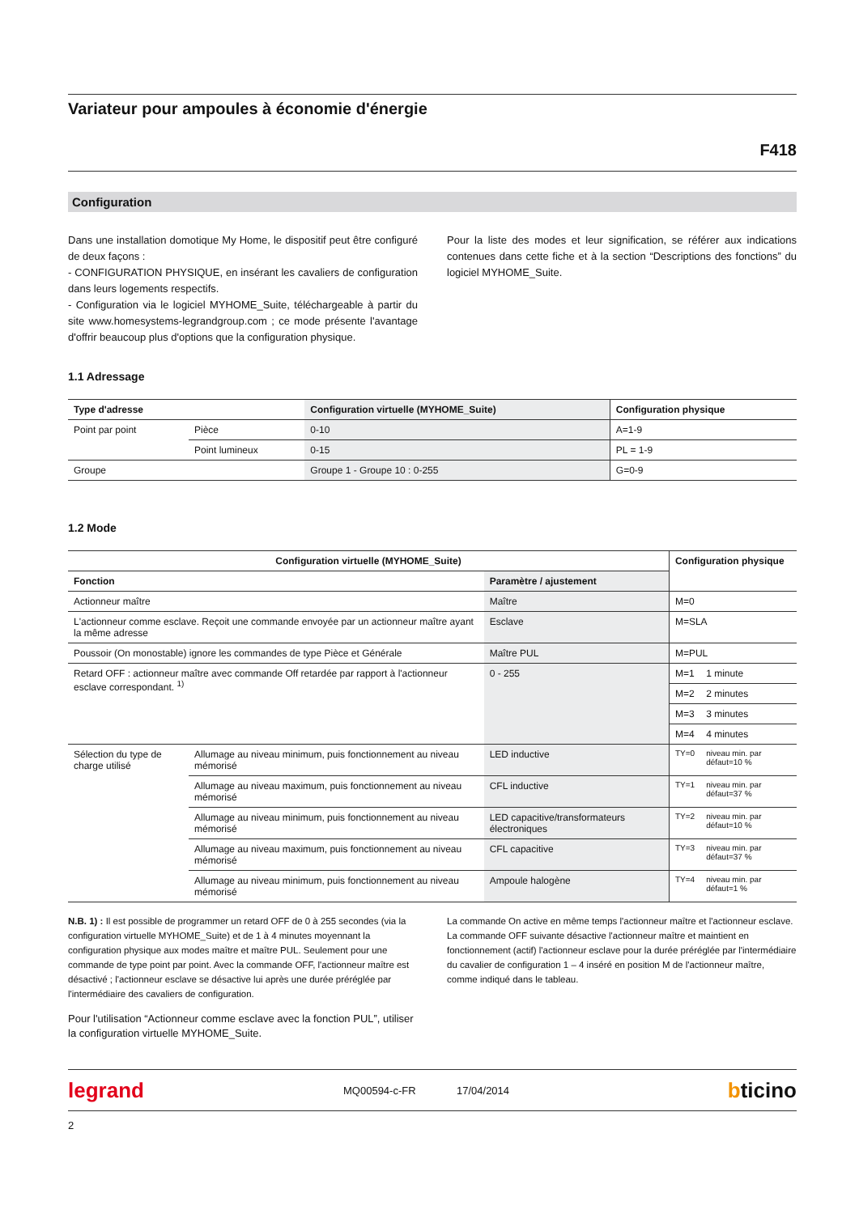Variateur pour ampoules à économie d'énergie
F418
Configuration
Dans une installation domotique My Home, le dispositif peut être configuré de deux façons :
- CONFIGURATION PHYSIQUE, en insérant les cavaliers de configuration dans leurs logements respectifs.
- Configuration via le logiciel MYHOME_Suite, téléchargeable à partir du site www.homesystems-legrandgroup.com ; ce mode présente l'avantage d'offrir beaucoup plus d'options que la configuration physique.
Pour la liste des modes et leur signification, se référer aux indications contenues dans cette fiche et à la section “Descriptions des fonctions” du logiciel MYHOME_Suite.
1.1 Adressage
| Type d'adresse | | Configuration virtuelle (MYHOME_Suite) | Configuration physique |
| --- | --- | --- | --- |
| Point par point | Pièce | 0-10 | A=1-9 |
| | Point lumineux | 0-15 | PL = 1-9 |
| Groupe | | Groupe 1 - Groupe 10 : 0-255 | G=0-9 |
1.2 Mode
| Configuration virtuelle (MYHOME_Suite) | | | Configuration physique | |
| --- | --- | --- | --- | --- |
| Fonction | | Paramètre / ajustement | | |
| Actionneur maître | | Maître | M=0 | |
| L'actionneur comme esclave. Reçoit une commande envoyée par un actionneur maître ayant la même adresse | | Esclave | M=SLA | |
| Poussoir (On monostable) ignore les commandes de type Pièce et Générale | | Maître PUL | M=PUL | |
| Retard OFF : actionneur maître avec commande Off retardée par rapport à l'actionneur esclave correspondant. <sup>1)</sup> | | 0 - 255 | M=1 | 1 minute |
| | | | M=2 | 2 minutes |
| | | | M=3 | 3 minutes |
| | | | M=4 | 4 minutes |
| Sélection du type de charge utilisé | Allumage au niveau minimum, puis fonctionnement au niveau mémorisé | LED inductive | TY=0 | niveau min. par défaut=10 % |
| | Allumage au niveau maximum, puis fonctionnement au niveau mémorisé | CFL inductive | TY=1 | niveau min. par défaut=37 % |
| | Allumage au niveau minimum, puis fonctionnement au niveau mémorisé | LED capacitive/transformateurs électroniques | TY=2 | niveau min. par défaut=10 % |
| | Allumage au niveau maximum, puis fonctionnement au niveau mémorisé | CFL capacitive | TY=3 | niveau min. par défaut=37 % |
| | Allumage au niveau minimum, puis fonctionnement au niveau mémorisé | Ampoule halogène | TY=4 | niveau min. par défaut=1 % |
N.B. 1) : Il est possible de programmer un retard OFF de 0 à 255 secondes (via la configuration virtuelle MYHOME_Suite) et de 1 à 4 minutes moyennant la configuration physique aux modes maître et maître PUL. Seulement pour une commande de type point par point. Avec la commande OFF, l'actionneur maître est désactivé ; l'actionneur esclave se désactive lui après une durée préréglée par l'intermédiaire des cavaliers de configuration.
Pour l'utilisation “Actionneur comme esclave avec la fonction PUL”, utiliser la configuration virtuelle MYHOME_Suite.
La commande On active en même temps l'actionneur maître et l'actionneur esclave. La commande OFF suivante désactive l'actionneur maître et maintient en fonctionnement (actif) l'actionneur esclave pour la durée préréglée par l'intermédiaire du cavalier de configuration 1 – 4 inséré en position M de l'actionneur maître, comme indiqué dans le tableau.
legrand MQ00594-c-FR 17/04/2014 bticino
2